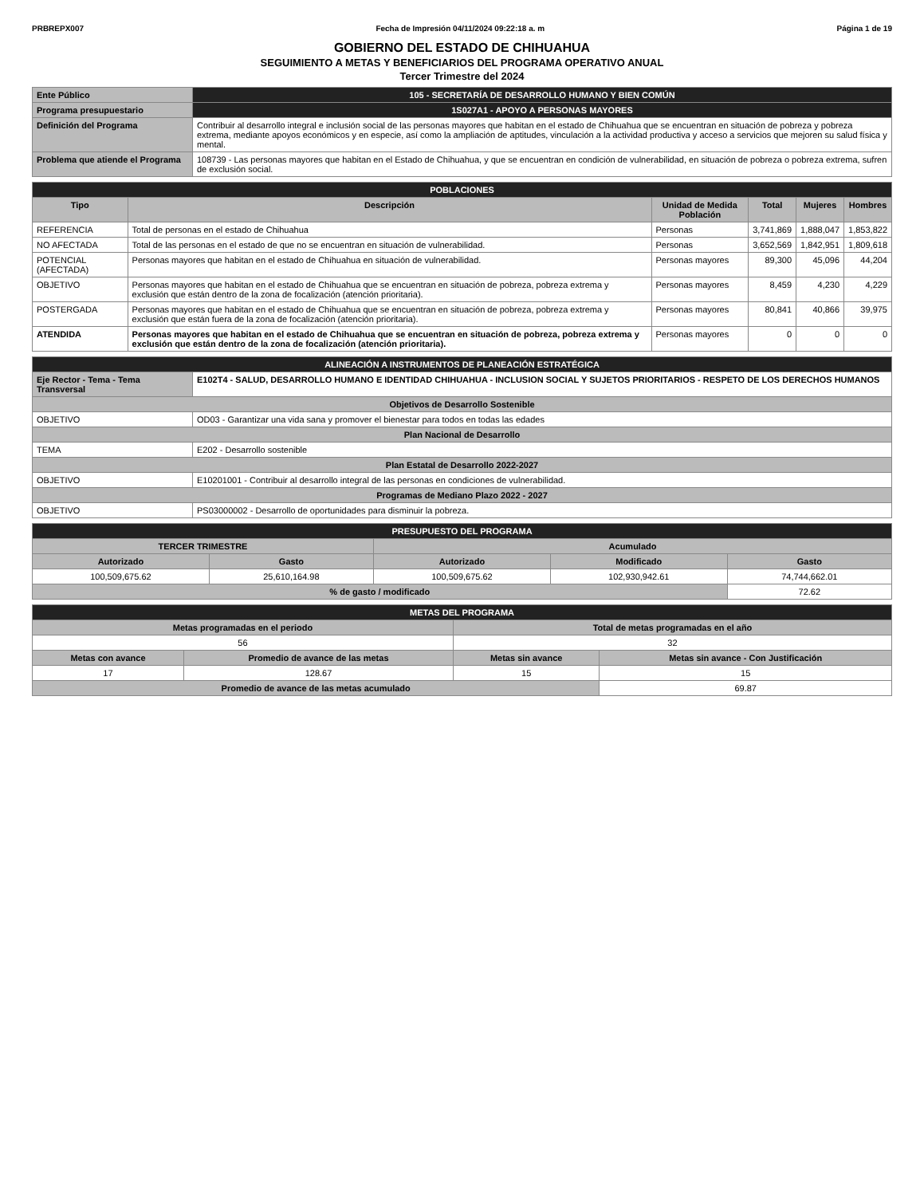PRBREPX007 Fecha de Impresión 04/11/2024 09:22:18 a. m Página 1 de 19
GOBIERNO DEL ESTADO DE CHIHUAHUA
SEGUIMIENTO A METAS Y BENEFICIARIOS DEL PROGRAMA OPERATIVO ANUAL
Tercer Trimestre del 2024
| Ente Público | 105 - SECRETARÍA DE DESARROLLO HUMANO Y BIEN COMÚN |
| Programa presupuestario | 1S027A1 - APOYO A PERSONAS MAYORES |
| Definición del Programa | Contribuir al desarrollo integral e inclusión social de las personas mayores que habitan en el estado de Chihuahua que se encuentran en situación de pobreza y pobreza extrema, mediante apoyos económicos y en especie, así como la ampliación de aptitudes, vinculación a la actividad productiva y acceso a servicios que mejoren su salud física y mental. |
| Problema que atiende el Programa | 108739 - Las personas mayores que habitan en el Estado de Chihuahua, y que se encuentran en condición de vulnerabilidad, en situación de pobreza o pobreza extrema, sufren de exclusión social. |
| POBLACIONES | | | | | |
| Tipo | Descripción | Unidad de Medida Población | Total | Mujeres | Hombres |
| REFERENCIA | Total de personas en el estado de Chihuahua | Personas | 3,741,869 | 1,888,047 | 1,853,822 |
| NO AFECTADA | Total de las personas en el estado de que no se encuentran en situación de vulnerabilidad. | Personas | 3,652,569 | 1,842,951 | 1,809,618 |
| POTENCIAL (AFECTADA) | Personas mayores que habitan en el estado de Chihuahua en situación de vulnerabilidad. | Personas mayores | 89,300 | 45,096 | 44,204 |
| OBJETIVO | Personas mayores que habitan en el estado de Chihuahua que se encuentran en situación de pobreza, pobreza extrema y exclusión que están dentro de la zona de focalización (atención prioritaria). | Personas mayores | 8,459 | 4,230 | 4,229 |
| POSTERGADA | Personas mayores que habitan en el estado de Chihuahua que se encuentran en situación de pobreza, pobreza extrema y exclusión que están fuera de la zona de focalización (atención prioritaria). | Personas mayores | 80,841 | 40,866 | 39,975 |
| ATENDIDA | Personas mayores que habitan en el estado de Chihuahua que se encuentran en situación de pobreza, pobreza extrema y exclusión que están dentro de la zona de focalización (atención prioritaria). | Personas mayores | 0 | 0 | 0 |
| ALINEACIÓN A INSTRUMENTOS DE PLANEACIÓN ESTRATÉGICA | |
| Eje Rector - Tema - Tema Transversal | E102T4 - SALUD, DESARROLLO HUMANO E IDENTIDAD CHIHUAHUA - INCLUSION SOCIAL Y SUJETOS PRIORITARIOS - RESPETO DE LOS DERECHOS HUMANOS |
| Objetivos de Desarrollo Sostenible | |
| OBJETIVO | OD03 - Garantizar una vida sana y promover el bienestar para todos en todas las edades |
| Plan Nacional de Desarrollo | |
| TEMA | E202 - Desarrollo sostenible |
| Plan Estatal de Desarrollo 2022-2027 | |
| OBJETIVO | E10201001 - Contribuir al desarrollo integral de las personas en condiciones de vulnerabilidad. |
| Programas de Mediano Plazo 2022 - 2027 | |
| OBJETIVO | PS03000002 - Desarrollo de oportunidades para disminuir la pobreza. |
| PRESUPUESTO DEL PROGRAMA | | | | |
| TERCER TRIMESTRE | | Acumulado | | |
| Autorizado | Gasto | Autorizado | Modificado | Gasto |
| 100,509,675.62 | 25,610,164.98 | 100,509,675.62 | 102,930,942.61 | 74,744,662.01 |
| % de gasto / modificado | | | | 72.62 |
| METAS DEL PROGRAMA | | | |
| Metas programadas en el periodo | | Total de metas programadas en el año | |
| 56 | | 32 | |
| Metas con avance | Promedio de avance de las metas | Metas sin avance | Metas sin avance - Con Justificación |
| 17 | 128.67 | 15 | 15 |
| Promedio de avance de las metas acumulado | | | 69.87 |